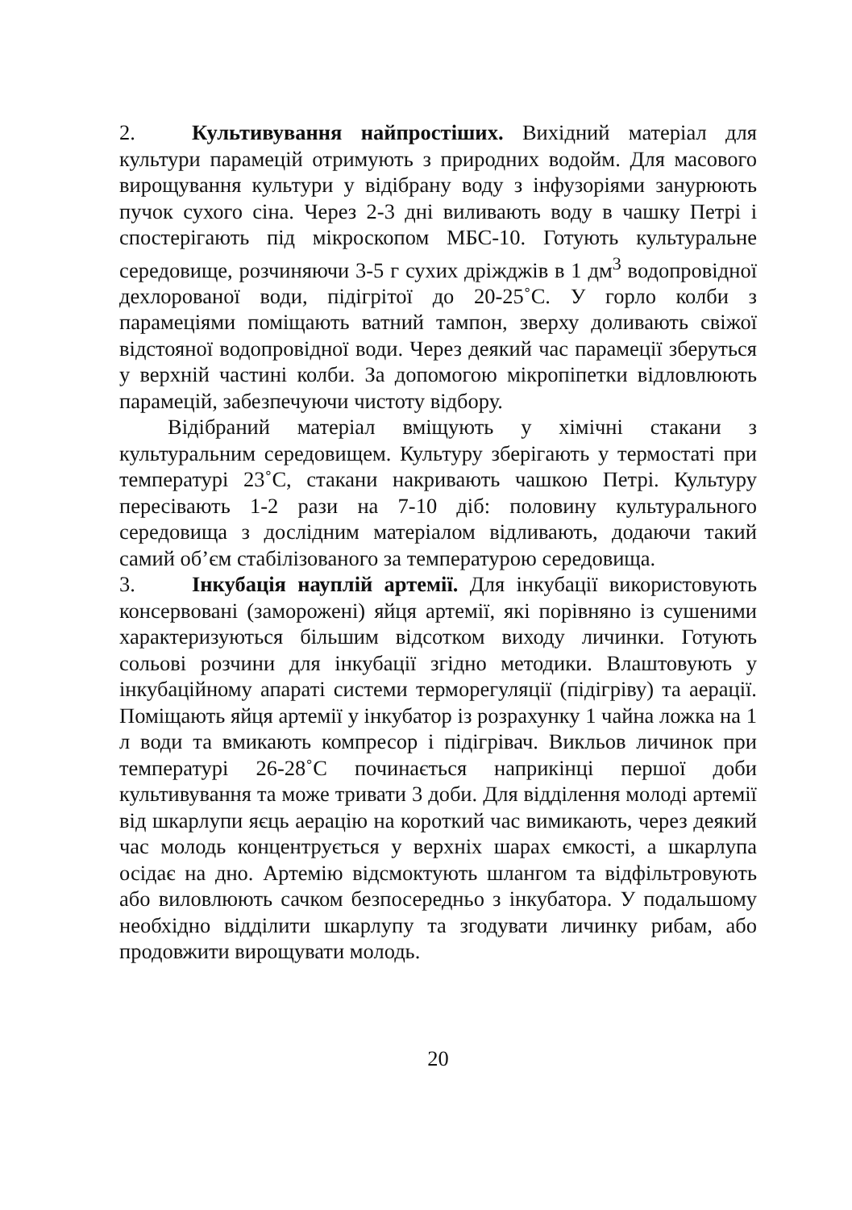2. Культивування найпростіших. Вихідний матеріал для культури парамецій отримують з природних водойм. Для масового вирощування культури у відібрану воду з інфузоріями занурюють пучок сухого сіна. Через 2-3 дні виливають воду в чашку Петрі і спостерігають під мікроскопом МБС-10. Готують культуральне середовище, розчиняючи 3-5 г сухих дріжджів в 1 дм<sup>3</sup> водопровідної дехлорованої води, підігрітої до 20-25˚С. У горло колби з парамеціями поміщають ватний тампон, зверху доливають свіжої відстояної водопровідної води. Через деякий час парамеції зберуться у верхній частині колби. За допомогою мікропіпетки відловлюють парамецій, забезпечуючи чистоту відбору.
Відібраний матеріал вміщують у хімічні стакани з культуральним середовищем. Культуру зберігають у термостаті при температурі 23˚С, стакани накривають чашкою Петрі. Культуру пересівають 1-2 рази на 7-10 діб: половину культурального середовища з дослідним матеріалом відливають, додаючи такий самий об’єм стабілізованого за температурою середовища.
3. Інкубація науплій артемії. Для інкубації використовують консервовані (заморожені) яйця артемії, які порівняно із сушеними характеризуються більшим відсотком виходу личинки. Готують сольові розчини для інкубації згідно методики. Влаштовують у інкубаційному апараті системи терморегуляції (підігріву) та аерації. Поміщають яйця артемії у інкубатор із розрахунку 1 чайна ложка на 1 л води та вмикають компресор і підігрівач. Викльов личинок при температурі 26-28˚С починається наприкінці першої доби культивування та може тривати 3 доби. Для відділення молоді артемії від шкарлупи яєць аерацію на короткий час вимикають, через деякий час молодь концентрується у верхніх шарах ємкості, а шкарлупа осідає на дно. Артемію відсмоктують шлангом та відфільтровують або виловлюють сачком безпосередньо з інкубатора. У подальшому необхідно відділити шкарлупу та згодувати личинку рибам, або продовжити вирощувати молодь.
20